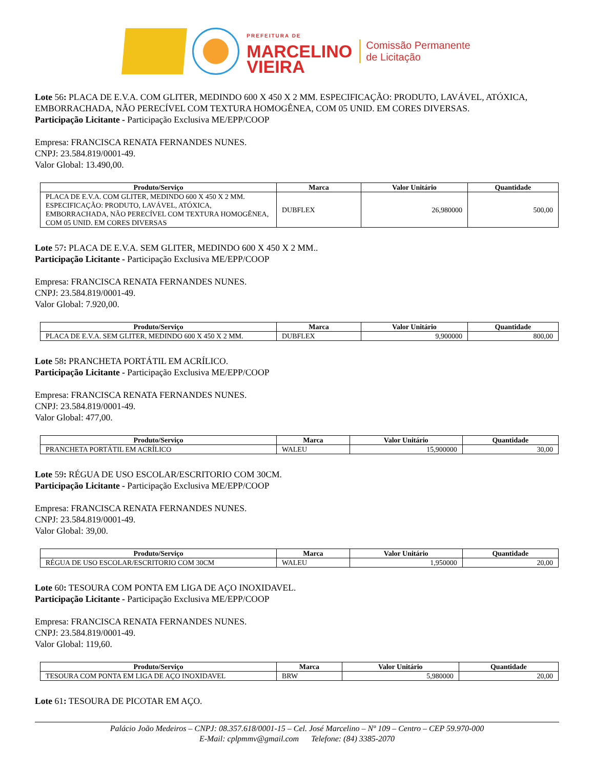PREFEITURA DE
MARCELINO
VIEIRA
Comissão Permanente
de Licitação
Lote 56: PLACA DE E.V.A. COM GLITER, MEDINDO 600 X 450 X 2 MM. ESPECIFICAÇÃO: PRODUTO, LAVÁVEL, ATÓXICA, EMBORRACHADA, NÃO PERECÍVEL COM TEXTURA HOMOGÊNEA, COM 05 UNID. EM CORES DIVERSAS.
Participação Licitante - Participação Exclusiva ME/EPP/COOP
Empresa: FRANCISCA RENATA FERNANDES NUNES.
CNPJ: 23.584.819/0001-49.
Valor Global: 13.490,00.
| Produto/Serviço | Marca | Valor Unitário | Quantidade |
| --- | --- | --- | --- |
| PLACA DE E.V.A. COM GLITER, MEDINDO 600 X 450 X 2 MM. ESPECIFICAÇÃO: PRODUTO, LAVÁVEL, ATÓXICA, EMBORRACHADA, NÃO PERECÍVEL COM TEXTURA HOMOGÊNEA, COM 05 UNID. EM CORES DIVERSAS | DUBFLEX | 26,980000 | 500,00 |
Lote 57: PLACA DE E.V.A. SEM GLITER, MEDINDO 600 X 450 X 2 MM..
Participação Licitante - Participação Exclusiva ME/EPP/COOP
Empresa: FRANCISCA RENATA FERNANDES NUNES.
CNPJ: 23.584.819/0001-49.
Valor Global: 7.920,00.
| Produto/Serviço | Marca | Valor Unitário | Quantidade |
| --- | --- | --- | --- |
| PLACA DE E.V.A. SEM GLITER, MEDINDO 600 X 450 X 2 MM. | DUBFLEX | 9,900000 | 800,00 |
Lote 58: PRANCHETA PORTÁTIL EM ACRÍLICO.
Participação Licitante - Participação Exclusiva ME/EPP/COOP
Empresa: FRANCISCA RENATA FERNANDES NUNES.
CNPJ: 23.584.819/0001-49.
Valor Global: 477,00.
| Produto/Serviço | Marca | Valor Unitário | Quantidade |
| --- | --- | --- | --- |
| PRANCHETA PORTÁTIL EM ACRÍLICO | WALEU | 15,900000 | 30,00 |
Lote 59: RÉGUA DE USO ESCOLAR/ESCRITORIO COM 30CM.
Participação Licitante - Participação Exclusiva ME/EPP/COOP
Empresa: FRANCISCA RENATA FERNANDES NUNES.
CNPJ: 23.584.819/0001-49.
Valor Global: 39,00.
| Produto/Serviço | Marca | Valor Unitário | Quantidade |
| --- | --- | --- | --- |
| RÉGUA DE USO ESCOLAR/ESCRITORIO COM 30CM | WALEU | 1,950000 | 20,00 |
Lote 60: TESOURA COM PONTA EM LIGA DE AÇO INOXIDAVEL.
Participação Licitante - Participação Exclusiva ME/EPP/COOP
Empresa: FRANCISCA RENATA FERNANDES NUNES.
CNPJ: 23.584.819/0001-49.
Valor Global: 119,60.
| Produto/Serviço | Marca | Valor Unitário | Quantidade |
| --- | --- | --- | --- |
| TESOURA COM PONTA EM LIGA DE AÇO INOXIDAVEL | BRW | 5,980000 | 20,00 |
Lote 61: TESOURA DE PICOTAR EM AÇO.
Palácio João Medeiros – CNPJ: 08.357.618/0001-15 – Cel. José Marcelino – Nº 109 – Centro – CEP 59.970-000
E-Mail: cplpmmv@gmail.com Telefone: (84) 3385-2070